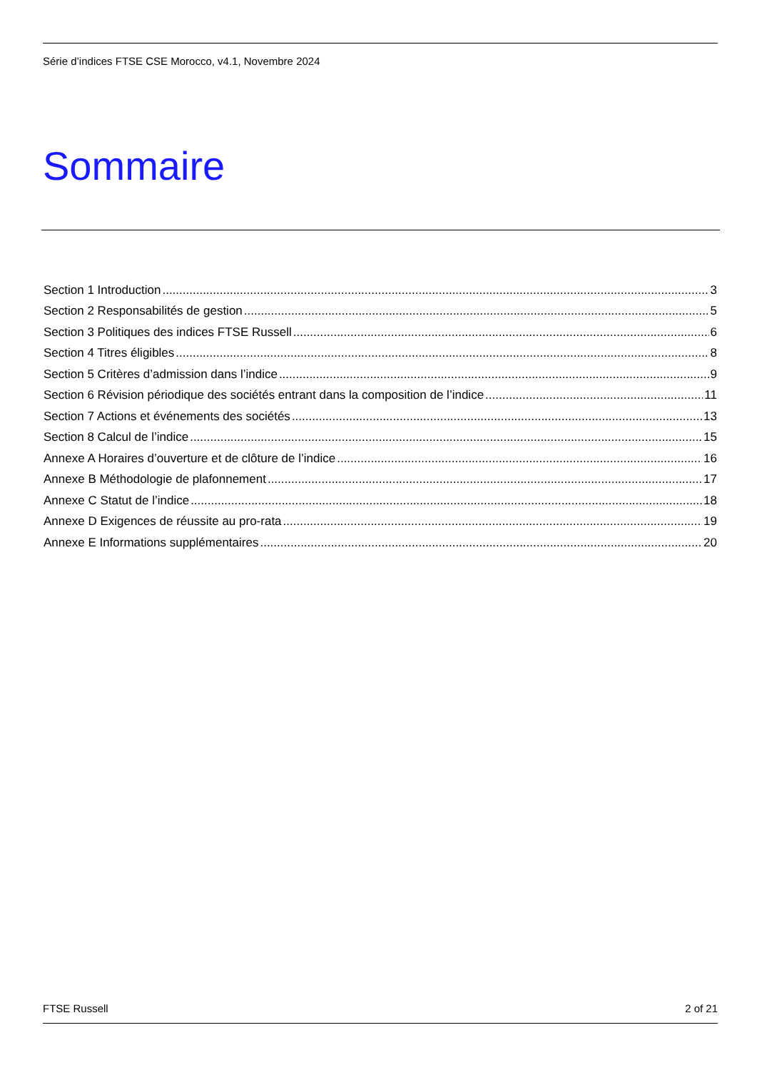Série d’indices FTSE CSE Morocco, v4.1, Novembre 2024
Sommaire
Section 1 Introduction 3
Section 2 Responsabilités de gestion 5
Section 3 Politiques des indices FTSE Russell 6
Section 4 Titres éligibles 8
Section 5 Critères d’admission dans l’indice 9
Section 6 Révision périodique des sociétés entrant dans la composition de l’indice 11
Section 7 Actions et événements des sociétés 13
Section 8 Calcul de l’indice 15
Annexe A Horaires d’ouverture et de clôture de l’indice 16
Annexe B Méthodologie de plafonnement 17
Annexe C Statut de l’indice 18
Annexe D Exigences de réussite au pro-rata 19
Annexe E Informations supplémentaires 20
FTSE Russell 2 of 21